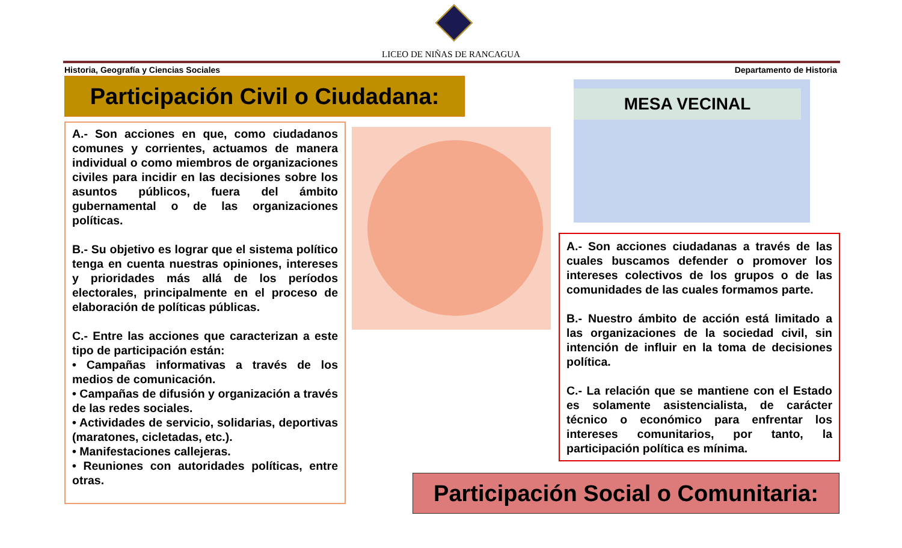LICEO DE NIÑAS DE RANCAGUA
Historia, Geografía y Ciencias Sociales
Departamento de Historia
Participación Civil o Ciudadana:
A.- Son acciones en que, como ciudadanos comunes y corrientes, actuamos de manera individual o como miembros de organizaciones civiles para incidir en las decisiones sobre los asuntos públicos, fuera del ámbito gubernamental o de las organizaciones políticas.
B.- Su objetivo es lograr que el sistema político tenga en cuenta nuestras opiniones, intereses y prioridades más allá de los períodos electorales, principalmente en el proceso de elaboración de políticas públicas.
C.- Entre las acciones que caracterizan a este tipo de participación están:
• Campañas informativas a través de los medios de comunicación.
• Campañas de difusión y organización a través de las redes sociales.
• Actividades de servicio, solidarias, deportivas (maratones, cicletadas, etc.).
• Manifestaciones callejeras.
• Reuniones con autoridades políticas, entre otras.
MESA VECINAL
A.- Son acciones ciudadanas a través de las cuales buscamos defender o promover los intereses colectivos de los grupos o de las comunidades de las cuales formamos parte.
B.- Nuestro ámbito de acción está limitado a las organizaciones de la sociedad civil, sin intención de influir en la toma de decisiones política.
C.- La relación que se mantiene con el Estado es solamente asistencialista, de carácter técnico o económico para enfrentar los intereses comunitarios, por tanto, la participación política es mínima.
Participación Social o Comunitaria: